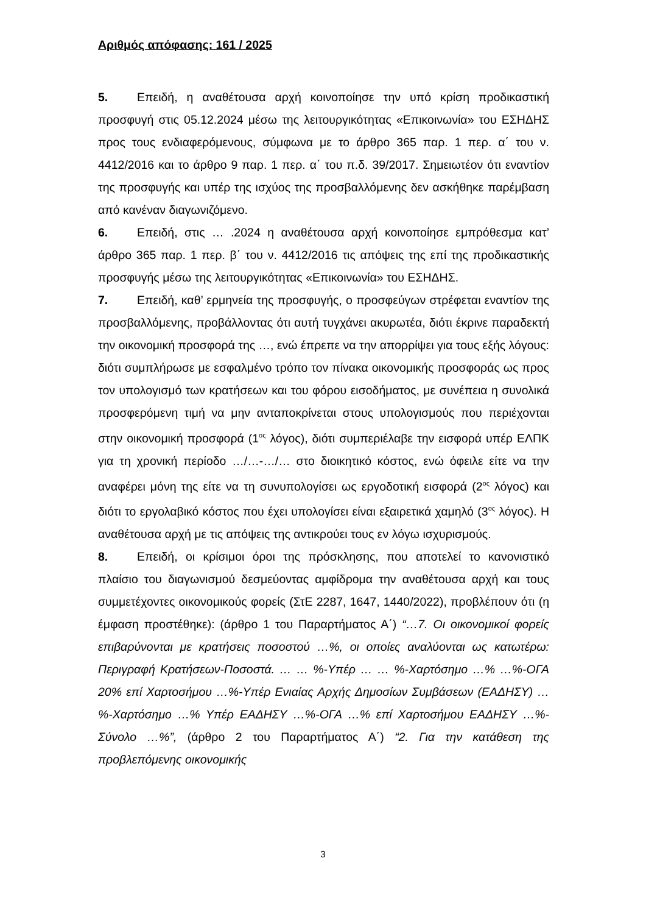Αριθμός απόφασης: 161 / 2025
5. Επειδή, η αναθέτουσα αρχή κοινοποίησε την υπό κρίση προδικαστική προσφυγή στις 05.12.2024 μέσω της λειτουργικότητας «Επικοινωνία» του ΕΣΗΔΗΣ προς τους ενδιαφερόμενους, σύμφωνα με το άρθρο 365 παρ. 1 περ. α΄ του ν. 4412/2016 και το άρθρο 9 παρ. 1 περ. α΄ του π.δ. 39/2017. Σημειωτέον ότι εναντίον της προσφυγής και υπέρ της ισχύος της προσβαλλόμενης δεν ασκήθηκε παρέμβαση από κανέναν διαγωνιζόμενο.
6. Επειδή, στις … .2024 η αναθέτουσα αρχή κοινοποίησε εμπρόθεσμα κατ’ άρθρο 365 παρ. 1 περ. β΄ του ν. 4412/2016 τις απόψεις της επί της προδικαστικής προσφυγής μέσω της λειτουργικότητας «Επικοινωνία» του ΕΣΗΔΗΣ.
7. Επειδή, καθ’ ερμηνεία της προσφυγής, ο προσφεύγων στρέφεται εναντίον της προσβαλλόμενης, προβάλλοντας ότι αυτή τυγχάνει ακυρωτέα, διότι έκρινε παραδεκτή την οικονομική προσφορά της …, ενώ έπρεπε να την απορρίψει για τους εξής λόγους: διότι συμπλήρωσε με εσφαλμένο τρόπο τον πίνακα οικονομικής προσφοράς ως προς τον υπολογισμό των κρατήσεων και του φόρου εισοδήματος, με συνέπεια η συνολικά προσφερόμενη τιμή να μην ανταποκρίνεται στους υπολογισμούς που περιέχονται στην οικονομική προσφορά (1<sup>ος</sup> λόγος), διότι συμπεριέλαβε την εισφορά υπέρ ΕΛΠΚ για τη χρονική περίοδο …/…-…/… στο διοικητικό κόστος, ενώ όφειλε είτε να την αναφέρει μόνη της είτε να τη συνυπολογίσει ως εργοδοτική εισφορά (2<sup>ος</sup> λόγος) και διότι το εργολαβικό κόστος που έχει υπολογίσει είναι εξαιρετικά χαμηλό (3<sup>ος</sup> λόγος). Η αναθέτουσα αρχή με τις απόψεις της αντικρούει τους εν λόγω ισχυρισμούς.
8. Επειδή, οι κρίσιμοι όροι της πρόσκλησης, που αποτελεί το κανονιστικό πλαίσιο του διαγωνισμού δεσμεύοντας αμφίδρομα την αναθέτουσα αρχή και τους συμμετέχοντες οικονομικούς φορείς (ΣτΕ 2287, 1647, 1440/2022), προβλέπουν ότι (η έμφαση προστέθηκε): (άρθρο 1 του Παραρτήματος Α΄) “…7. Οι οικονομικοί φορείς επιβαρύνονται με κρατήσεις ποσοστού …%, οι οποίες αναλύονται ως κατωτέρω: Περιγραφή Κρατήσεων-Ποσοστά. … … %-Υπέρ … … %-Χαρτόσημο …% …%-ΟΓΑ 20% επί Χαρτοσήμου …%-Υπέρ Ενιαίας Αρχής Δημοσίων Συμβάσεων (ΕΑΔΗΣΥ) …%-Χαρτόσημο …% Υπέρ ΕΑΔΗΣΥ …%-ΟΓΑ …% επί Χαρτοσήμου ΕΑΔΗΣΥ …%-Σύνολο …%”, (άρθρο 2 του Παραρτήματος Α΄) “2. Για την κατάθεση της προβλεπόμενης οικονομικής
3